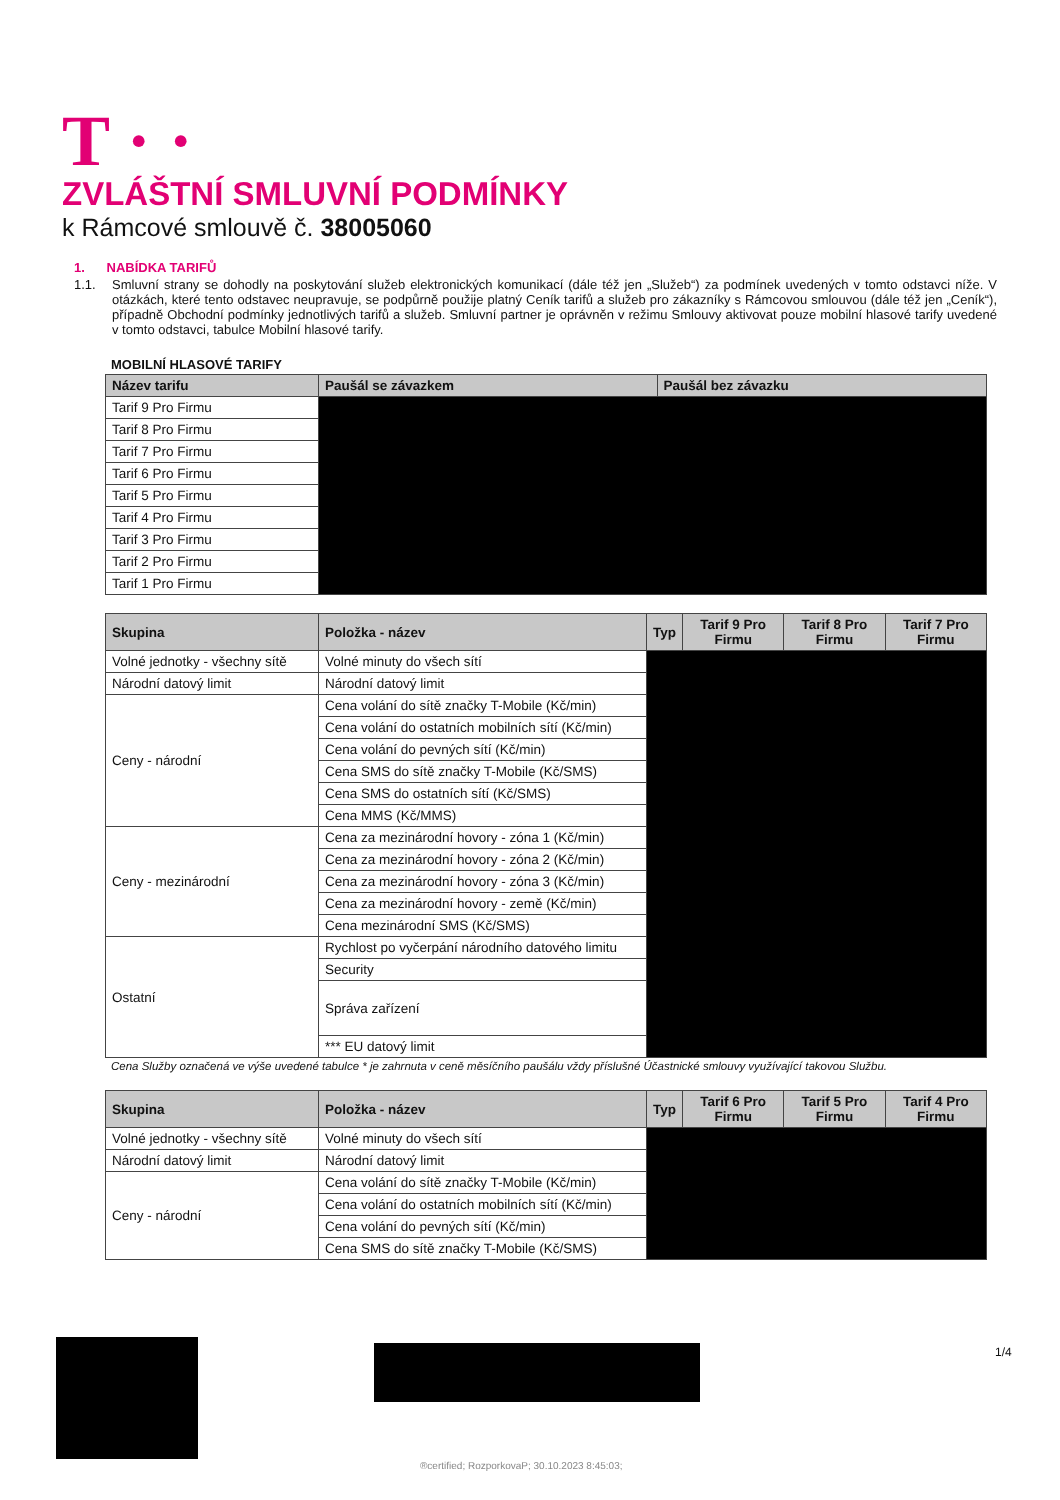T · ·
ZVLÁŠTNÍ SMLUVNÍ PODMÍNKY
k Rámcové smlouvě č. 38005060
1. NABÍDKA TARIFŮ
1.1. Smluvní strany se dohodly na poskytování služeb elektronických komunikací (dále též jen „Služeb“) za podmínek uvedených v tomto odstavci níže. V otázkách, které tento odstavec neupravuje, se podpůrně použije platný Ceník tarifů a služeb pro zákazníky s Rámcovou smlouvou (dále též jen „Ceník“), případně Obchodní podmínky jednotlivých tarifů a služeb. Smluvní partner je oprávněn v režimu Smlouvy aktivovat pouze mobilní hlasové tarify uvedené v tomto odstavci, tabulce Mobilní hlasové tarify.
MOBILNÍ HLASOVÉ TARIFY
| Název tarifu | Paušál se závazkem | Paušál bez závazku |
| --- | --- | --- |
| Tarif 9 Pro Firmu | | |
| Tarif 8 Pro Firmu | | |
| Tarif 7 Pro Firmu | | |
| Tarif 6 Pro Firmu | | |
| Tarif 5 Pro Firmu | | |
| Tarif 4 Pro Firmu | | |
| Tarif 3 Pro Firmu | | |
| Tarif 2 Pro Firmu | | |
| Tarif 1 Pro Firmu | | |
| Skupina | Položka - název | Typ | Tarif 9 Pro Firmu | Tarif 8 Pro Firmu | Tarif 7 Pro Firmu |
| --- | --- | --- | --- | --- | --- |
| Volné jednotky - všechny sítě | Volné minuty do všech sítí | | | | |
| Národní datový limit | Národní datový limit | | | | |
| Ceny - národní | Cena volání do sítě značky T-Mobile (Kč/min) | | | | |
| | Cena volání do ostatních mobilních sítí (Kč/min) | | | | |
| | Cena volání do pevných sítí (Kč/min) | | | | |
| | Cena SMS do sítě značky T-Mobile (Kč/SMS) | | | | |
| | Cena SMS do ostatních sítí (Kč/SMS) | | | | |
| | Cena MMS (Kč/MMS) | | | | |
| Ceny - mezinárodní | Cena za mezinárodní hovory - zóna 1 (Kč/min) | | | | |
| | Cena za mezinárodní hovory - zóna 2 (Kč/min) | | | | |
| | Cena za mezinárodní hovory - zóna 3 (Kč/min) | | | | |
| | Cena za mezinárodní hovory - země (Kč/min) | | | | |
| | Cena mezinárodní SMS (Kč/SMS) | | | | |
| Ostatní | Rychlost po vyčerpání národního datového limitu | | | | |
| | Security | | | | |
| | Správa zařízení | | | | |
| | *** EU datový limit | | | | |
Cena Služby označená ve výše uvedené tabulce * je zahrnuta v ceně měsíčního paušálu vždy příslušné Účastnické smlouvy využívající takovou Službu.
| Skupina | Položka - název | Typ | Tarif 6 Pro Firmu | Tarif 5 Pro Firmu | Tarif 4 Pro Firmu |
| --- | --- | --- | --- | --- | --- |
| Volné jednotky - všechny sítě | Volné minuty do všech sítí | | | | |
| Národní datový limit | Národní datový limit | | | | |
| Ceny - národní | Cena volání do sítě značky T-Mobile (Kč/min) | | | | |
| | Cena volání do ostatních mobilních sítí (Kč/min) | | | | |
| | Cena volání do pevných sítí (Kč/min) | | | | |
| | Cena SMS do sítě značky T-Mobile (Kč/SMS) | | | | |
1/4
®certified; RozporkovaP; 30.10.2023 8:45:03;